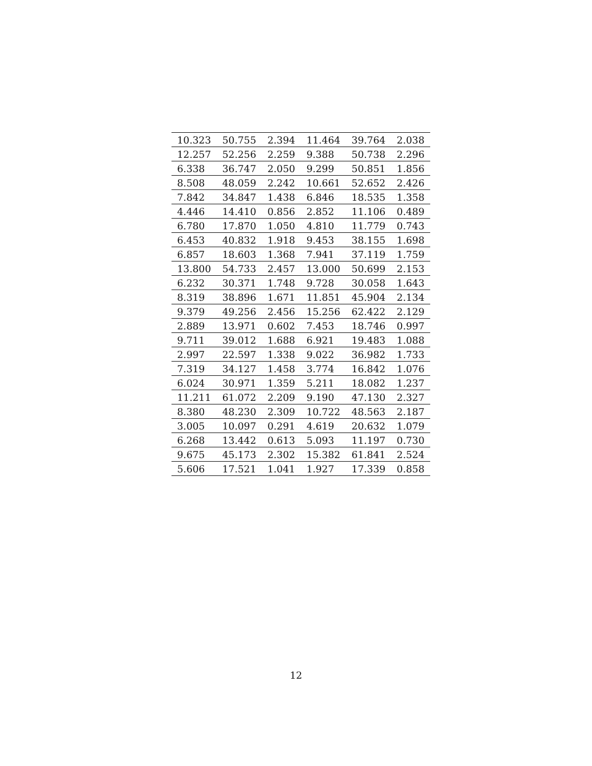| 10.323 | 50.755 | 2.394 | 11.464 | 39.764 | 2.038 |
| 12.257 | 52.256 | 2.259 | 9.388 | 50.738 | 2.296 |
| 6.338 | 36.747 | 2.050 | 9.299 | 50.851 | 1.856 |
| 8.508 | 48.059 | 2.242 | 10.661 | 52.652 | 2.426 |
| 7.842 | 34.847 | 1.438 | 6.846 | 18.535 | 1.358 |
| 4.446 | 14.410 | 0.856 | 2.852 | 11.106 | 0.489 |
| 6.780 | 17.870 | 1.050 | 4.810 | 11.779 | 0.743 |
| 6.453 | 40.832 | 1.918 | 9.453 | 38.155 | 1.698 |
| 6.857 | 18.603 | 1.368 | 7.941 | 37.119 | 1.759 |
| 13.800 | 54.733 | 2.457 | 13.000 | 50.699 | 2.153 |
| 6.232 | 30.371 | 1.748 | 9.728 | 30.058 | 1.643 |
| 8.319 | 38.896 | 1.671 | 11.851 | 45.904 | 2.134 |
| 9.379 | 49.256 | 2.456 | 15.256 | 62.422 | 2.129 |
| 2.889 | 13.971 | 0.602 | 7.453 | 18.746 | 0.997 |
| 9.711 | 39.012 | 1.688 | 6.921 | 19.483 | 1.088 |
| 2.997 | 22.597 | 1.338 | 9.022 | 36.982 | 1.733 |
| 7.319 | 34.127 | 1.458 | 3.774 | 16.842 | 1.076 |
| 6.024 | 30.971 | 1.359 | 5.211 | 18.082 | 1.237 |
| 11.211 | 61.072 | 2.209 | 9.190 | 47.130 | 2.327 |
| 8.380 | 48.230 | 2.309 | 10.722 | 48.563 | 2.187 |
| 3.005 | 10.097 | 0.291 | 4.619 | 20.632 | 1.079 |
| 6.268 | 13.442 | 0.613 | 5.093 | 11.197 | 0.730 |
| 9.675 | 45.173 | 2.302 | 15.382 | 61.841 | 2.524 |
| 5.606 | 17.521 | 1.041 | 1.927 | 17.339 | 0.858 |
12